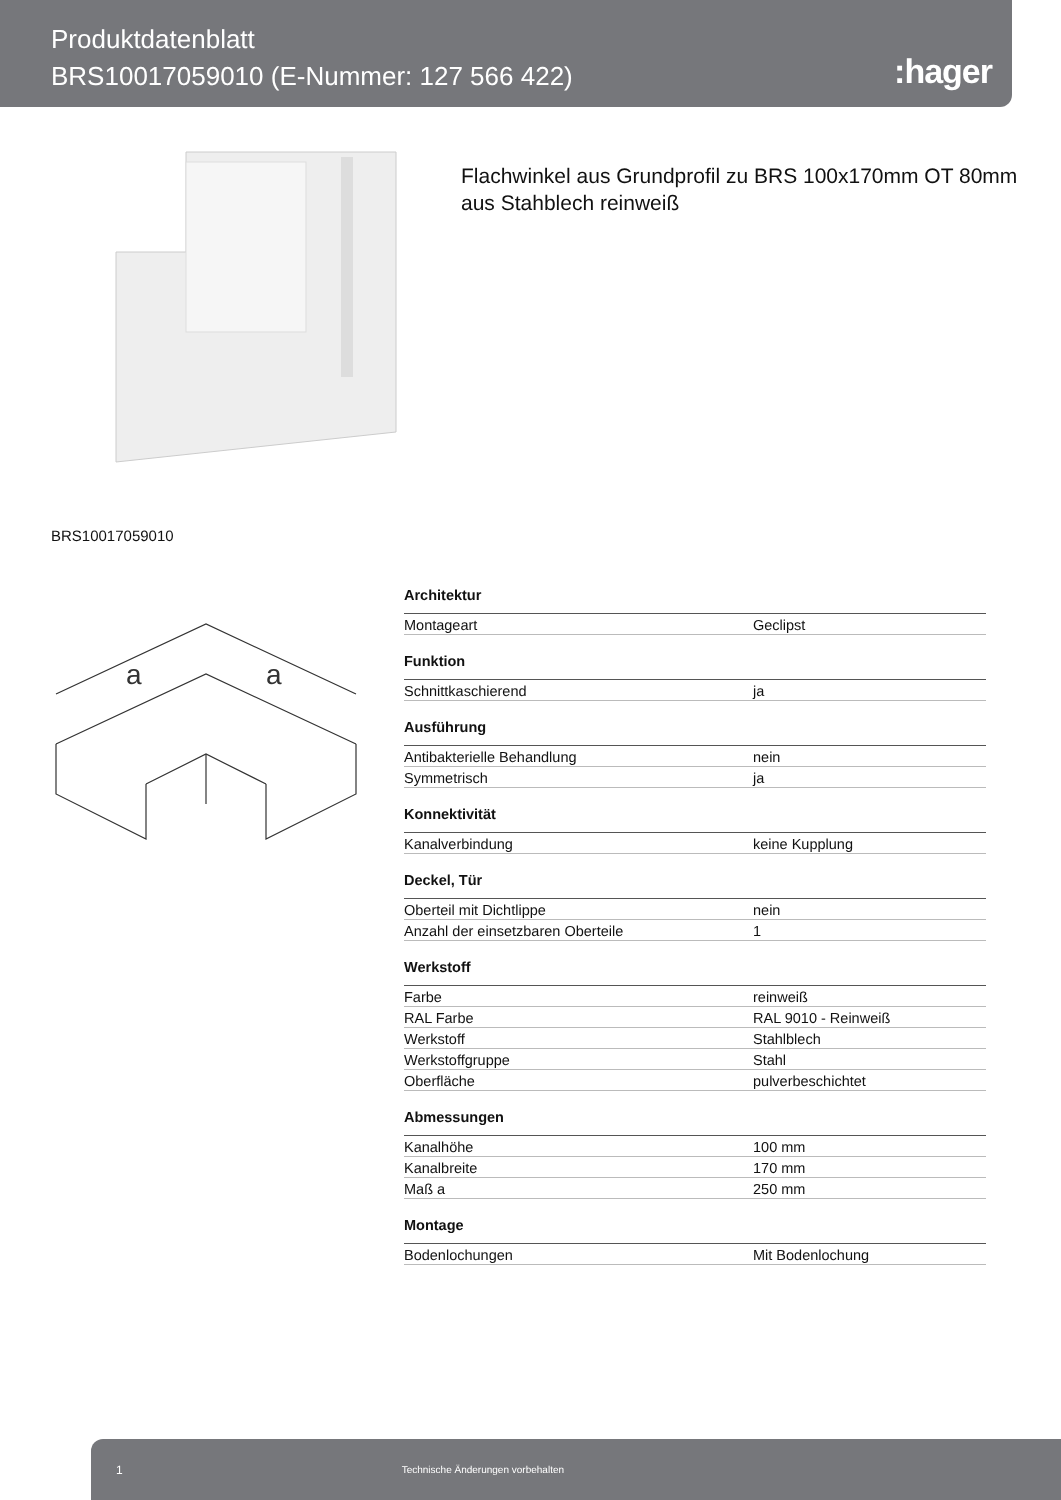Produktdatenblatt
BRS10017059010 (E-Nummer: 127 566 422)
:hager
Flachwinkel aus Grundprofil zu BRS 100x170mm OT 80mm
aus Stahblech reinweiß
BRS10017059010
a
a
| Architektur | |
| --- | --- |
| Montageart | Geclipst |
| Funktion | |
| Schnittkaschierend | ja |
| Ausführung | |
| Antibakterielle Behandlung | nein |
| Symmetrisch | ja |
| Konnektivität | |
| Kanalverbindung | keine Kupplung |
| Deckel, Tür | |
| Oberteil mit Dichtlippe | nein |
| Anzahl der einsetzbaren Oberteile | 1 |
| Werkstoff | |
| Farbe | reinweiß |
| RAL Farbe | RAL 9010 - Reinweiß |
| Werkstoff | Stahlblech |
| Werkstoffgruppe | Stahl |
| Oberfläche | pulverbeschichtet |
| Abmessungen | |
| Kanalhöhe | 100 mm |
| Kanalbreite | 170 mm |
| Maß a | 250 mm |
| Montage | |
| Bodenlochungen | Mit Bodenlochung |
1 Technische Änderungen vorbehalten